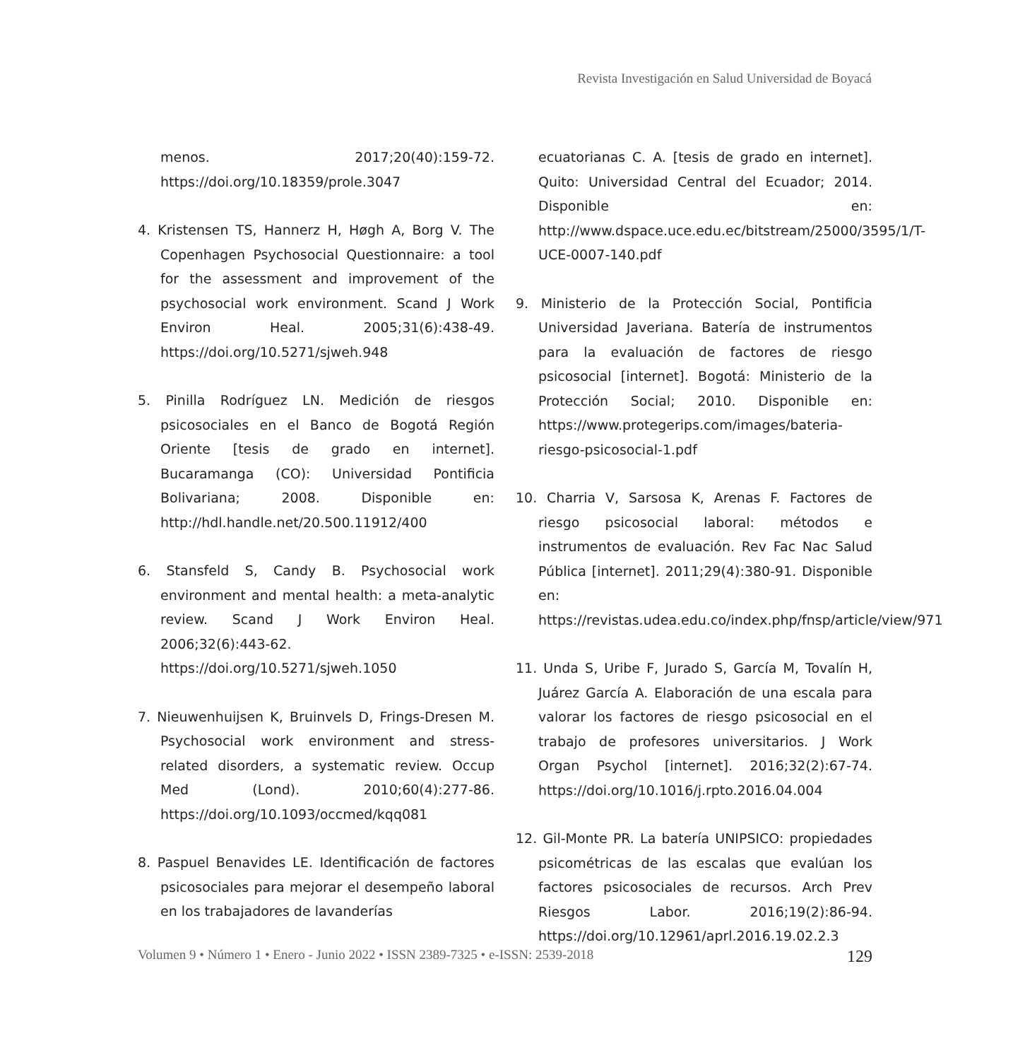Revista Investigación en Salud Universidad de Boyacá
menos. 2017;20(40):159-72. https://doi.org/10.18359/prole.3047
4. Kristensen TS, Hannerz H, Høgh A, Borg V. The Copenhagen Psychosocial Questionnaire: a tool for the assessment and improvement of the psychosocial work environment. Scand J Work Environ Heal. 2005;31(6):438-49. https://doi.org/10.5271/sjweh.948
5. Pinilla Rodríguez LN. Medición de riesgos psicosociales en el Banco de Bogotá Región Oriente [tesis de grado en internet]. Bucaramanga (CO): Universidad Pontificia Bolivariana; 2008. Disponible en: http://hdl.handle.net/20.500.11912/400
6. Stansfeld S, Candy B. Psychosocial work environment and mental health: a meta-analytic review. Scand J Work Environ Heal. 2006;32(6):443-62. https://doi.org/10.5271/sjweh.1050
7. Nieuwenhuijsen K, Bruinvels D, Frings-Dresen M. Psychosocial work environment and stress-related disorders, a systematic review. Occup Med (Lond). 2010;60(4):277-86. https://doi.org/10.1093/occmed/kqq081
8. Paspuel Benavides LE. Identificación de factores psicosociales para mejorar el desempeño laboral en los trabajadores de lavanderías
ecuatorianas C. A. [tesis de grado en internet]. Quito: Universidad Central del Ecuador; 2014. Disponible en: http://www.dspace.uce.edu.ec/bitstream/25000/3595/1/T-UCE-0007-140.pdf
9. Ministerio de la Protección Social, Pontificia Universidad Javeriana. Batería de instrumentos para la evaluación de factores de riesgo psicosocial [internet]. Bogotá: Ministerio de la Protección Social; 2010. Disponible en: https://www.protegerips.com/images/bateria-riesgo-psicosocial-1.pdf
10. Charria V, Sarsosa K, Arenas F. Factores de riesgo psicosocial laboral: métodos e instrumentos de evaluación. Rev Fac Nac Salud Pública [internet]. 2011;29(4):380-91. Disponible en: https://revistas.udea.edu.co/index.php/fnsp/article/view/971
11. Unda S, Uribe F, Jurado S, García M, Tovalín H, Juárez García A. Elaboración de una escala para valorar los factores de riesgo psicosocial en el trabajo de profesores universitarios. J Work Organ Psychol [internet]. 2016;32(2):67-74. https://doi.org/10.1016/j.rpto.2016.04.004
12. Gil-Monte PR. La batería UNIPSICO: propiedades psicométricas de las escalas que evalúan los factores psicosociales de recursos. Arch Prev Riesgos Labor. 2016;19(2):86-94. https://doi.org/10.12961/aprl.2016.19.02.2.3
Volumen 9 • Número 1 • Enero - Junio 2022 • ISSN 2389-7325 • e-ISSN: 2539-2018 129